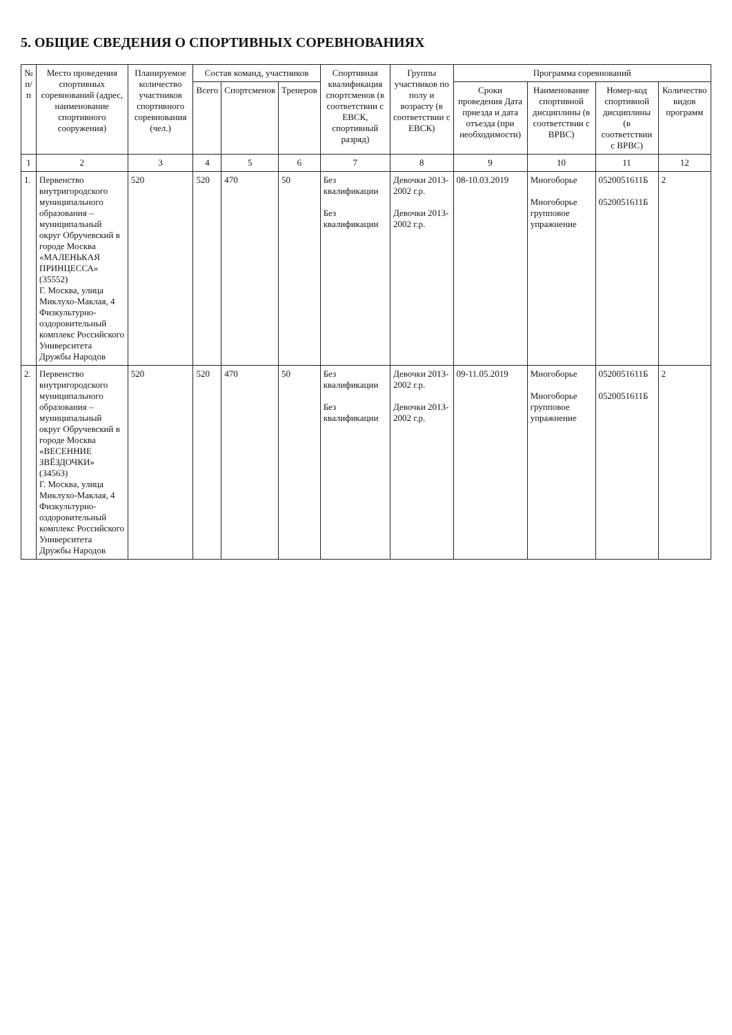5. ОБЩИЕ СВЕДЕНИЯ О СПОРТИВНЫХ СОРЕВНОВАНИЯХ
| № п/п | Место проведения спортивных соревнований (адрес, наименование спортивного сооружения) | Планируемое количество участников спортивного соревнования (чел.) | Состав команд, участников | | | Спортивная квалификация спортсменов (в соответствии с ЕВСК, спортивный разряд) | Группы участников по полу и возрасту (в соответствии с ЕВСК) | Программа соревнований | | | |
| --- | --- | --- | --- | --- | --- | --- | --- | --- | --- | --- | --- |
| | | | Всего | Спортсменов | Тренеров | | | Сроки проведения Дата приезда и дата отъезда (при необходимости) | Наименование спортивной дисциплины (в соответствии с ВРВС) | Номер-код спортивной дисциплины (в соответствии с ВРВС) | Количество видов программ |
| 1 | 2 | 3 | 4 | 5 | 6 | 7 | 8 | 9 | 10 | 11 | 12 |
| 1. | Первенство внутригородского муниципального образования – муниципальный округ Обручевский в городе Москва «МАЛЕНЬКАЯ ПРИНЦЕССА» (35552) Г. Москва, улица Миклухо-Маклая, 4 Физкультурно-оздоровительный комплекс Российского Университета Дружбы Народов | 520 | 520 | 470 | 50 | Без квалификации Без квалификации | Девочки 2013-2002 г.р. Девочки 2013-2002 г.р. | 08-10.03.2019 | Многоборье Многоборье групповое упражнение | 0520051611Б 0520051611Б | 2 |
| 2. | Первенство внутригородского муниципального образования – муниципальный округ Обручевский в городе Москва «ВЕСЕННИЕ ЗВЁЗДОЧКИ» (34563) Г. Москва, улица Миклухо-Маклая, 4 Физкультурно-оздоровительный комплекс Российского Университета Дружбы Народов | 520 | 520 | 470 | 50 | Без квалификации Без квалификации | Девочки 2013-2002 г.р. Девочки 2013-2002 г.р. | 09-11.05.2019 | Многоборье Многоборье групповое упражнение | 0520051611Б 0520051611Б | 2 |